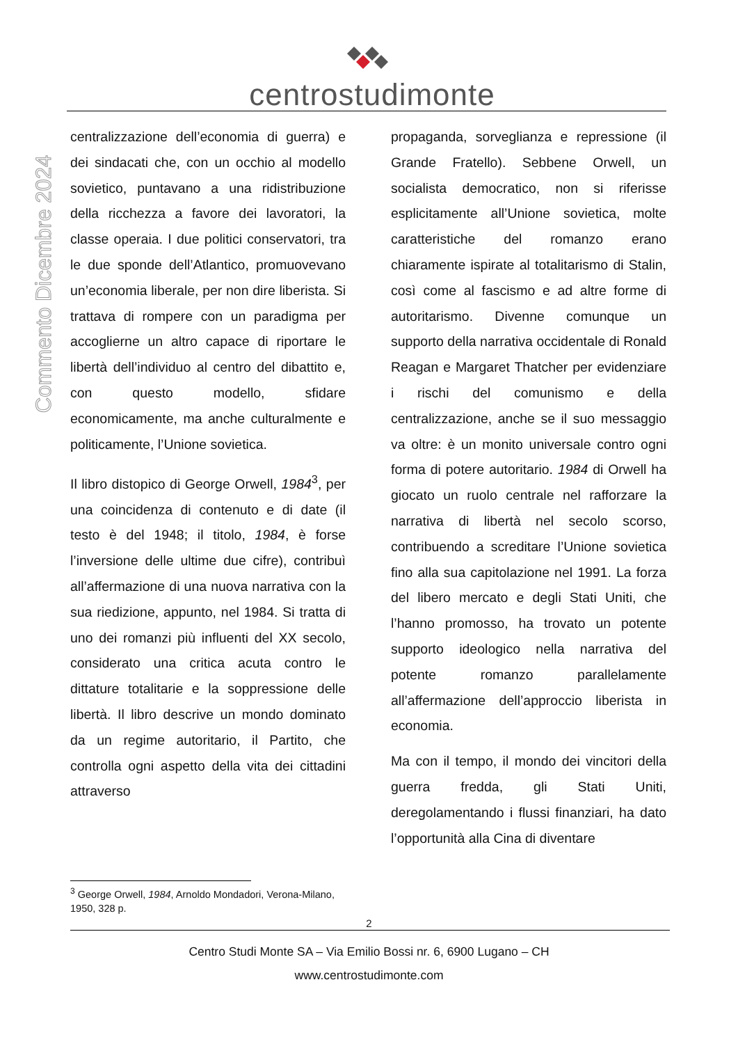centrostudimonte
Commento Dicembre 2024
centralizzazione dell’economia di guerra) e dei sindacati che, con un occhio al modello sovietico, puntavano a una ridistribuzione della ricchezza a favore dei lavoratori, la classe operaia. I due politici conservatori, tra le due sponde dell’Atlantico, promuovevano un’economia liberale, per non dire liberista. Si trattava di rompere con un paradigma per accoglierne un altro capace di riportare le libertà dell’individuo al centro del dibattito e, con questo modello, sfidare economicamente, ma anche culturalmente e politicamente, l’Unione sovietica.
Il libro distopico di George Orwell, 1984<sup>3</sup>, per una coincidenza di contenuto e di date (il testo è del 1948; il titolo, 1984, è forse l’inversione delle ultime due cifre), contribuì all’affermazione di una nuova narrativa con la sua riedizione, appunto, nel 1984. Si tratta di uno dei romanzi più influenti del XX secolo, considerato una critica acuta contro le dittature totalitarie e la soppressione delle libertà. Il libro descrive un mondo dominato da un regime autoritario, il Partito, che controlla ogni aspetto della vita dei cittadini attraverso
propaganda, sorveglianza e repressione (il Grande Fratello). Sebbene Orwell, un socialista democratico, non si riferisse esplicitamente all’Unione sovietica, molte caratteristiche del romanzo erano chiaramente ispirate al totalitarismo di Stalin, così come al fascismo e ad altre forme di autoritarismo. Divenne comunque un supporto della narrativa occidentale di Ronald Reagan e Margaret Thatcher per evidenziare i rischi del comunismo e della centralizzazione, anche se il suo messaggio va oltre: è un monito universale contro ogni forma di potere autoritario. 1984 di Orwell ha giocato un ruolo centrale nel rafforzare la narrativa di libertà nel secolo scorso, contribuendo a screditare l’Unione sovietica fino alla sua capitolazione nel 1991. La forza del libero mercato e degli Stati Uniti, che l’hanno promosso, ha trovato un potente supporto ideologico nella narrativa del potente romanzo parallelamente all’affermazione dell’approccio liberista in economia.
Ma con il tempo, il mondo dei vincitori della guerra fredda, gli Stati Uniti, deregolamentando i flussi finanziari, ha dato l’opportunità alla Cina di diventare
<sup>3</sup> George Orwell, 1984, Arnoldo Mondadori, Verona-Milano, 1950, 328 p.
2
Centro Studi Monte SA – Via Emilio Bossi nr. 6, 6900 Lugano – CH
www.centrostudimonte.com